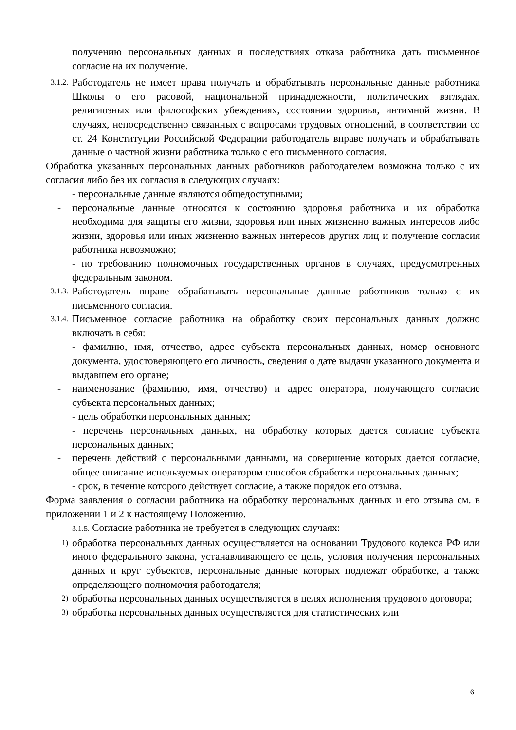получению персональных данных и последствиях отказа работника дать письменное согласие на их получение.
3.1.2.
Работодатель не имеет права получать и обрабатывать персональные данные работника Школы о его расовой, национальной принадлежности, политических взглядах, религиозных или философских убеждениях, состоянии здоровья, интимной жизни. В случаях, непосредственно связанных с вопросами трудовых отношений, в соответствии со ст. 24 Конституции Российской Федерации работодатель вправе получать и обрабатывать данные о частной жизни работника только с его письменного согласия.
Обработка указанных персональных данных работников работодателем возможна только с их согласия либо без их согласия в следующих случаях:
- персональные данные являются общедоступными;
- персональные данные относятся к состоянию здоровья работника и их обработка необходима для защиты его жизни, здоровья или иных жизненно важных интересов либо жизни, здоровья или иных жизненно важных интересов других лиц и получение согласия работника невозможно;
- по требованию полномочных государственных органов в случаях, предусмотренных федеральным законом.
3.1.3.
Работодатель вправе обрабатывать персональные данные работников только с их письменного согласия.
3.1.4.
Письменное согласие работника на обработку своих персональных данных должно включать в себя:
- фамилию, имя, отчество, адрес субъекта персональных данных, номер основного документа, удостоверяющего его личность, сведения о дате выдачи указанного документа и выдавшем его органе;
- наименование (фамилию, имя, отчество) и адрес оператора, получающего согласие субъекта персональных данных;
- цель обработки персональных данных;
- перечень персональных данных, на обработку которых дается согласие субъекта персональных данных;
- перечень действий с персональными данными, на совершение которых дается согласие, общее описание используемых оператором способов обработки персональных данных;
- срок, в течение которого действует согласие, а также порядок его отзыва.
Форма заявления о согласии работника на обработку персональных данных и его отзыва см. в приложении 1 и 2 к настоящему Положению.
3.1.5. Согласие работника не требуется в следующих случаях:
1)
обработка персональных данных осуществляется на основании Трудового кодекса РФ или иного федерального закона, устанавливающего ее цель, условия получения персональных данных и круг субъектов, персональные данные которых подлежат обработке, а также определяющего полномочия работодателя;
2)
обработка персональных данных осуществляется в целях исполнения трудового договора;
3)
обработка персональных данных осуществляется для статистических или
6